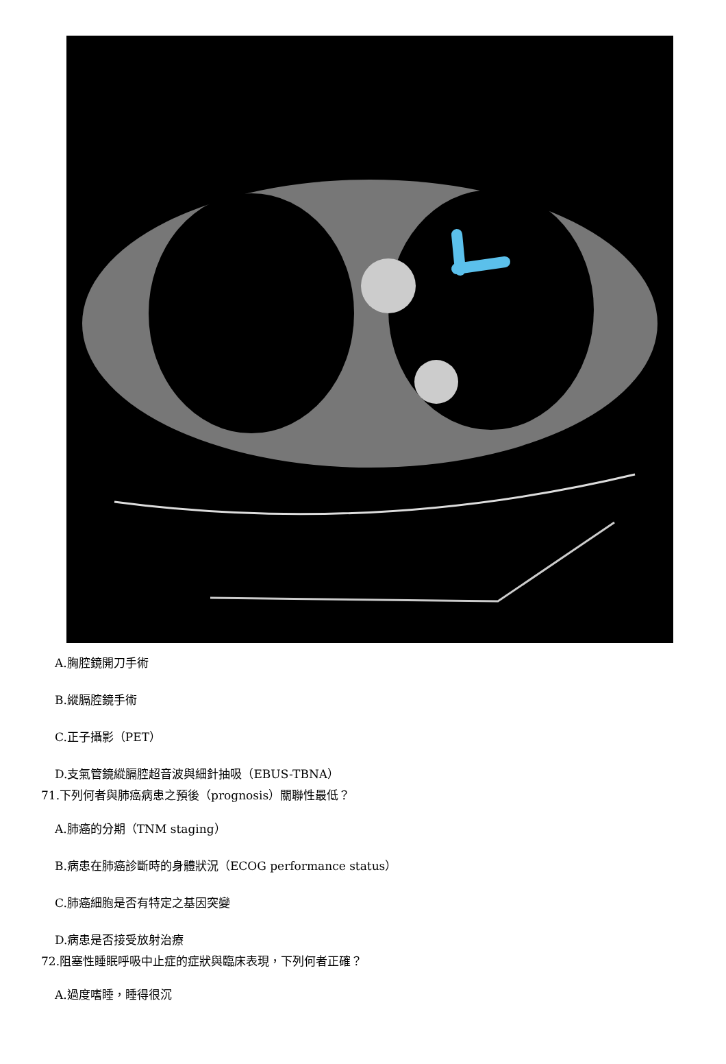A.胸腔鏡開刀手術
B.縱膈腔鏡手術
C.正子攝影（PET）
D.支氣管鏡縱膈腔超音波與細針抽吸（EBUS-TBNA）
71.下列何者與肺癌病患之預後（prognosis）關聯性最低？
A.肺癌的分期（TNM staging）
B.病患在肺癌診斷時的身體狀況（ECOG performance status）
C.肺癌細胞是否有特定之基因突變
D.病患是否接受放射治療
72.阻塞性睡眠呼吸中止症的症狀與臨床表現，下列何者正確？
A.過度嗜睡，睡得很沉